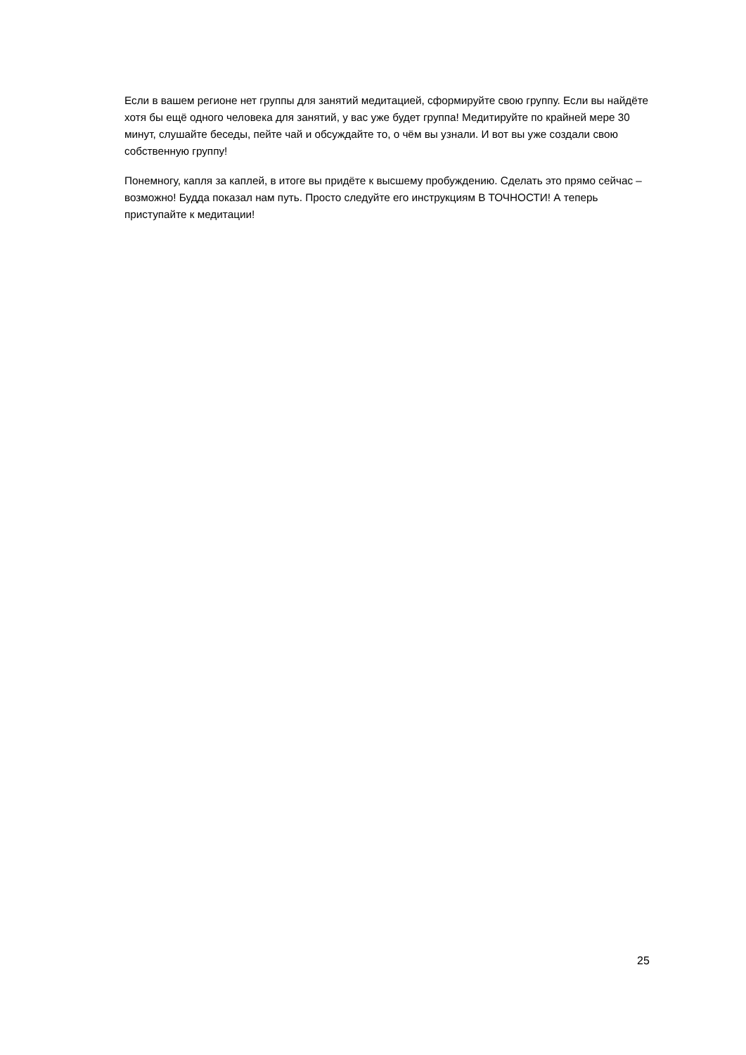Если в вашем регионе нет группы для занятий медитацией, сформируйте свою группу. Если вы найдёте хотя бы ещё одного человека для занятий, у вас уже будет группа! Медитируйте по крайней мере 30 минут, слушайте беседы, пейте чай и обсуждайте то, о чём вы узнали. И вот вы уже создали свою собственную группу!
Понемногу, капля за каплей, в итоге вы придёте к высшему пробуждению. Сделать это прямо сейчас – возможно! Будда показал нам путь. Просто следуйте его инструкциям В ТОЧНОСТИ! А теперь приступайте к медитации!
25